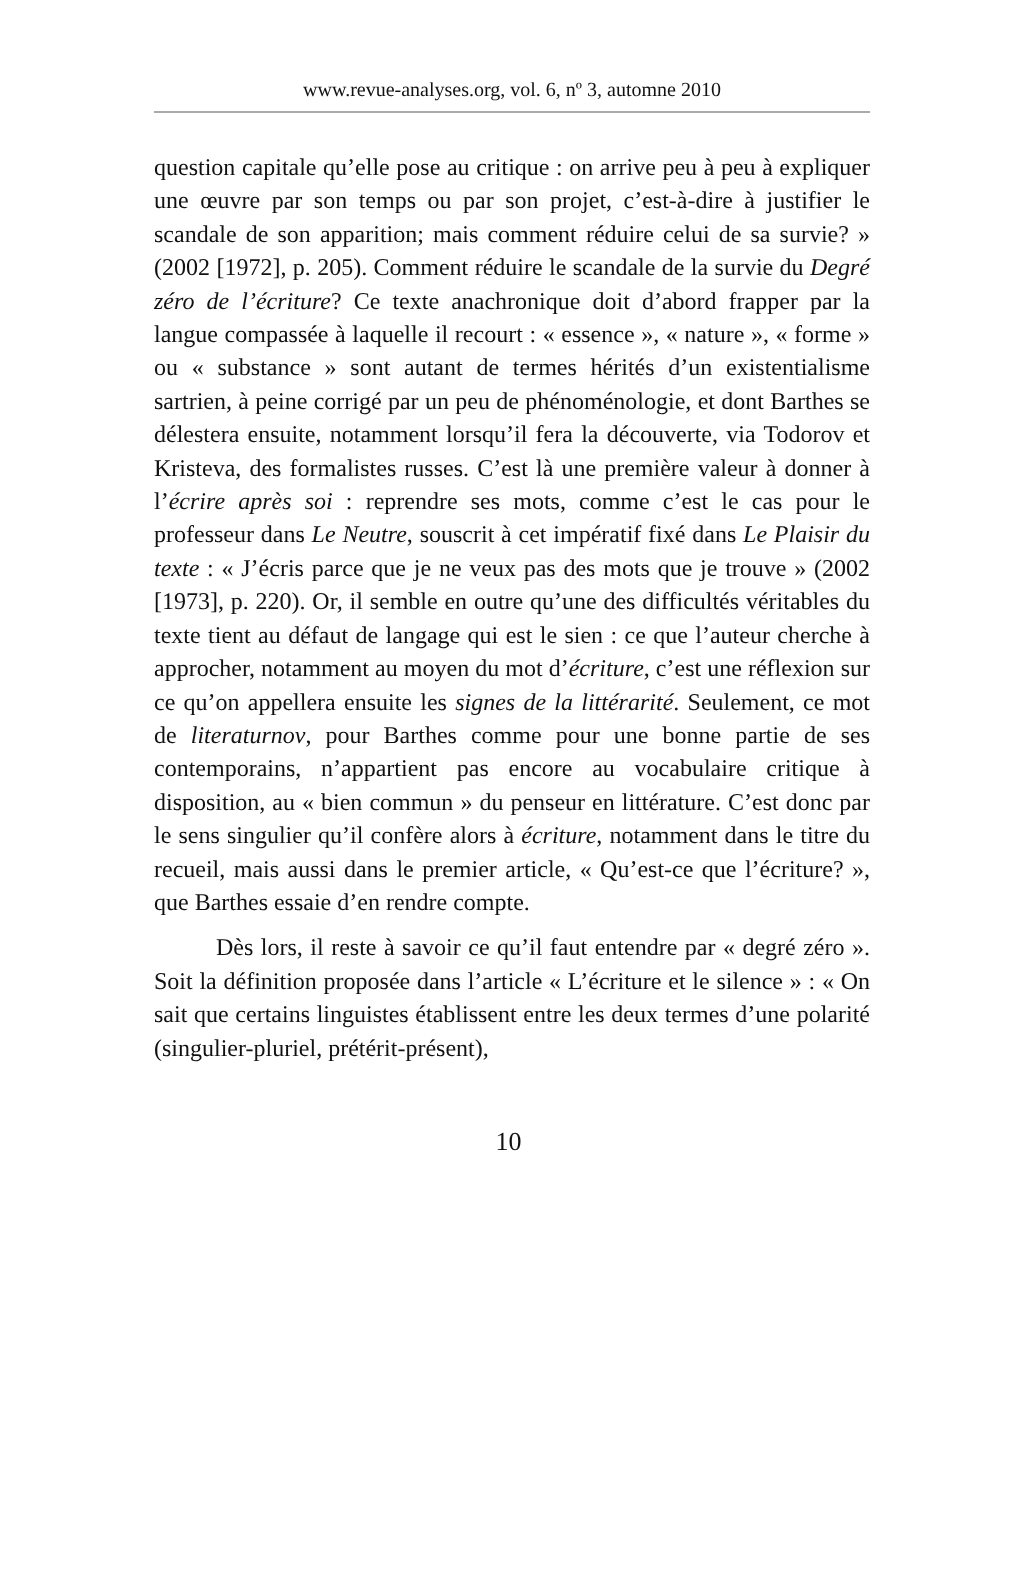www.revue-analyses.org, vol. 6, nº 3, automne 2010
question capitale qu’elle pose au critique : on arrive peu à peu à expliquer une œuvre par son temps ou par son projet, c’est-à-dire à justifier le scandale de son apparition; mais comment réduire celui de sa survie? » (2002 [1972], p. 205). Comment réduire le scandale de la survie du Degré zéro de l’écriture? Ce texte anachronique doit d’abord frapper par la langue compassée à laquelle il recourt : « essence », « nature », « forme » ou « substance » sont autant de termes hérités d’un existentialisme sartrien, à peine corrigé par un peu de phénoménologie, et dont Barthes se délestera ensuite, notamment lorsqu’il fera la découverte, via Todorov et Kristeva, des formalistes russes. C’est là une première valeur à donner à l’écrire après soi : reprendre ses mots, comme c’est le cas pour le professeur dans Le Neutre, souscrit à cet impératif fixé dans Le Plaisir du texte : « J’écris parce que je ne veux pas des mots que je trouve » (2002 [1973], p. 220). Or, il semble en outre qu’une des difficultés véritables du texte tient au défaut de langage qui est le sien : ce que l’auteur cherche à approcher, notamment au moyen du mot d’écriture, c’est une réflexion sur ce qu’on appellera ensuite les signes de la littérarité. Seulement, ce mot de literaturnov, pour Barthes comme pour une bonne partie de ses contemporains, n’appartient pas encore au vocabulaire critique à disposition, au « bien commun » du penseur en littérature. C’est donc par le sens singulier qu’il confère alors à écriture, notamment dans le titre du recueil, mais aussi dans le premier article, « Qu’est-ce que l’écriture? », que Barthes essaie d’en rendre compte.
Dès lors, il reste à savoir ce qu’il faut entendre par « degré zéro ». Soit la définition proposée dans l’article « L’écriture et le silence » : « On sait que certains linguistes établissent entre les deux termes d’une polarité (singulier-pluriel, prétérit-présent),
10